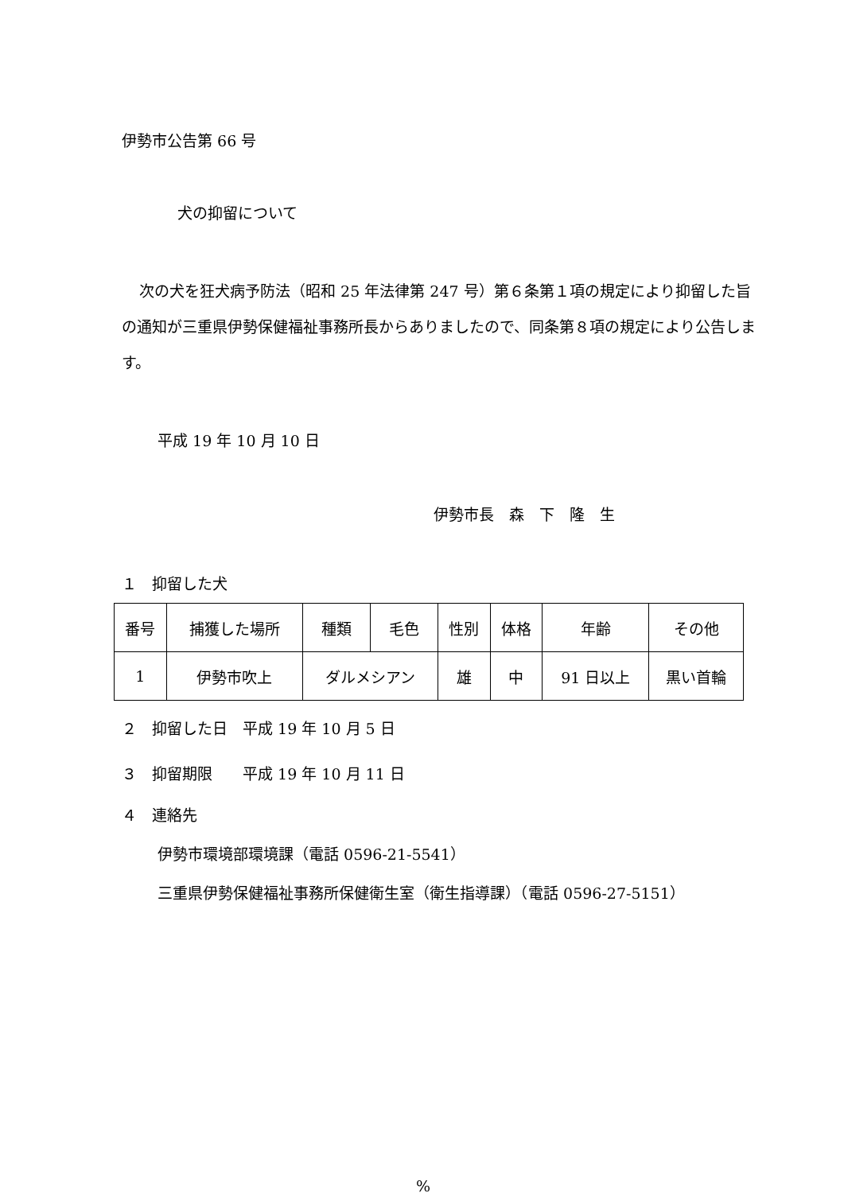伊勢市公告第 66 号
犬の抑留について
次の犬を狂犬病予防法（昭和 25 年法律第 247 号）第６条第１項の規定により抑留した旨の通知が三重県伊勢保健福祉事務所長からありましたので、同条第８項の規定により公告します。
平成 19 年 10 月 10 日
伊勢市長　森　下　隆　生
１　抑留した犬
| 番号 | 捕獲した場所 | 種類 | 毛色 | 性別 | 体格 | 年齢 | その他 |
| 1 | 伊勢市吹上 | ダルメシアン | | 雄 | 中 | 91 日以上 | 黒い首輪 |
２　抑留した日　平成 19 年 10 月 5 日
３　抑留期限　　平成 19 年 10 月 11 日
４　連絡先
伊勢市環境部環境課（電話 0596-21-5541）
三重県伊勢保健福祉事務所保健衛生室（衛生指導課）（電話 0596-27-5151）
%